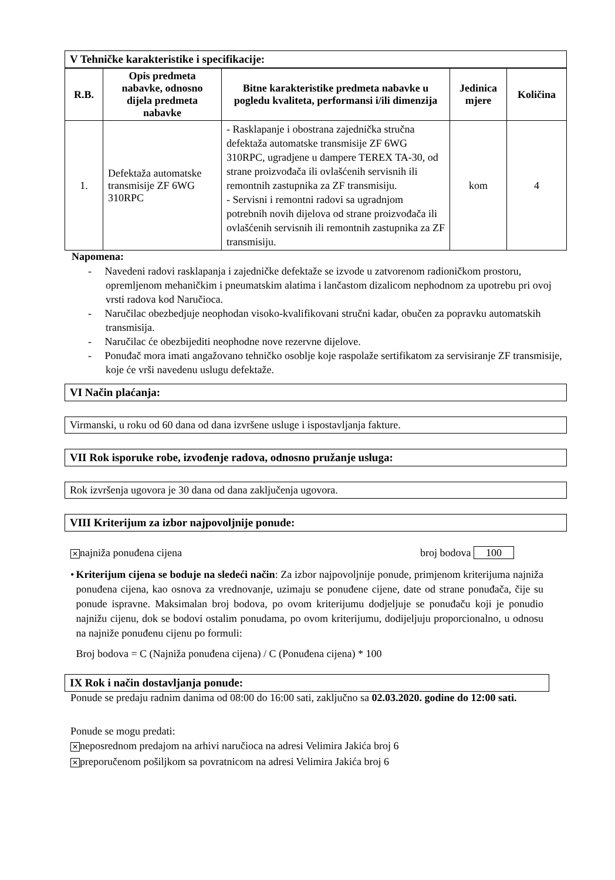V Tehničke karakteristike i specifikacije:
| R.B. | Opis predmeta nabavke, odnosno dijela predmeta nabavke | Bitne karakteristike predmeta nabavke u pogledu kvaliteta, performansi i/ili dimenzija | Jedinica mjere | Količina |
| --- | --- | --- | --- | --- |
| 1. | Defektaža automatske transmisije ZF 6WG 310RPC | - Rasklapanje i obostrana zajednička stručna defektaža automatske transmisije ZF 6WG 310RPC, ugradjene u dampere TEREX TA-30, od strane proizvođača ili ovlašćenih servisnih ili remontnih zastupnika za ZF transmisiju. - Servisni i remontni radovi sa ugradnjom potrebnih novih dijelova od strane proizvođača ili ovlašćenih servisnih ili remontnih zastupnika za ZF transmisiju. | kom | 4 |
Napomena:
- Navedeni radovi rasklapanja i zajedničke defektaže se izvode u zatvorenom radioničkom prostoru, opremljenom mehaničkim i pneumatskim alatima i lančastom dizalicom nephodnom za upotrebu pri ovoj vrsti radova kod Naručioca.
- Naručilac obezbedjuje neophodan visoko-kvalifikovani stručni kadar, obučen za popravku automatskih transmisija.
- Naručilac će obezbijediti neophodne nove rezervne dijelove.
- Ponuđač mora imati angažovano tehničko osoblje koje raspolaže sertifikatom za servisiranje ZF transmisije, koje će vrši navedenu uslugu defektaže.
VI Način plaćanja:
Virmanski, u roku od 60 dana od dana izvršene usluge i ispostavljanja fakture.
VII Rok isporuke robe, izvođenje radova, odnosno pružanje usluga:
Rok izvršenja ugovora je 30 dana od dana zaključenja ugovora.
VIII Kriterijum za izbor najpovoljnije ponude:
✕najniža ponuđena cijena broj bodova 100
• Kriterijum cijena se boduje na sledeći način: Za izbor najpovoljnije ponude, primjenom kriterijuma najniža ponuđena cijena, kao osnova za vrednovanje, uzimaju se ponuđene cijene, date od strane ponuđača, čije su ponude ispravne. Maksimalan broj bodova, po ovom kriterijumu dodjeljuje se ponuđaču koji je ponudio najnižu cijenu, dok se bodovi ostalim ponudama, po ovom kriterijumu, dodijeljuju proporcionalno, u odnosu na najniže ponuđenu cijenu po formuli:
Broj bodova = C (Najniža ponuđena cijena) / C (Ponuđena cijena) * 100
IX Rok i način dostavljanja ponude:
Ponude se predaju radnim danima od 08:00 do 16:00 sati, zaključno sa 02.03.2020. godine do 12:00 sati.
Ponude se mogu predati:
✕neposrednom predajom na arhivi naručioca na adresi Velimira Jakića broj 6
✕preporučenom pošiljkom sa povratnicom na adresi Velimira Jakića broj 6